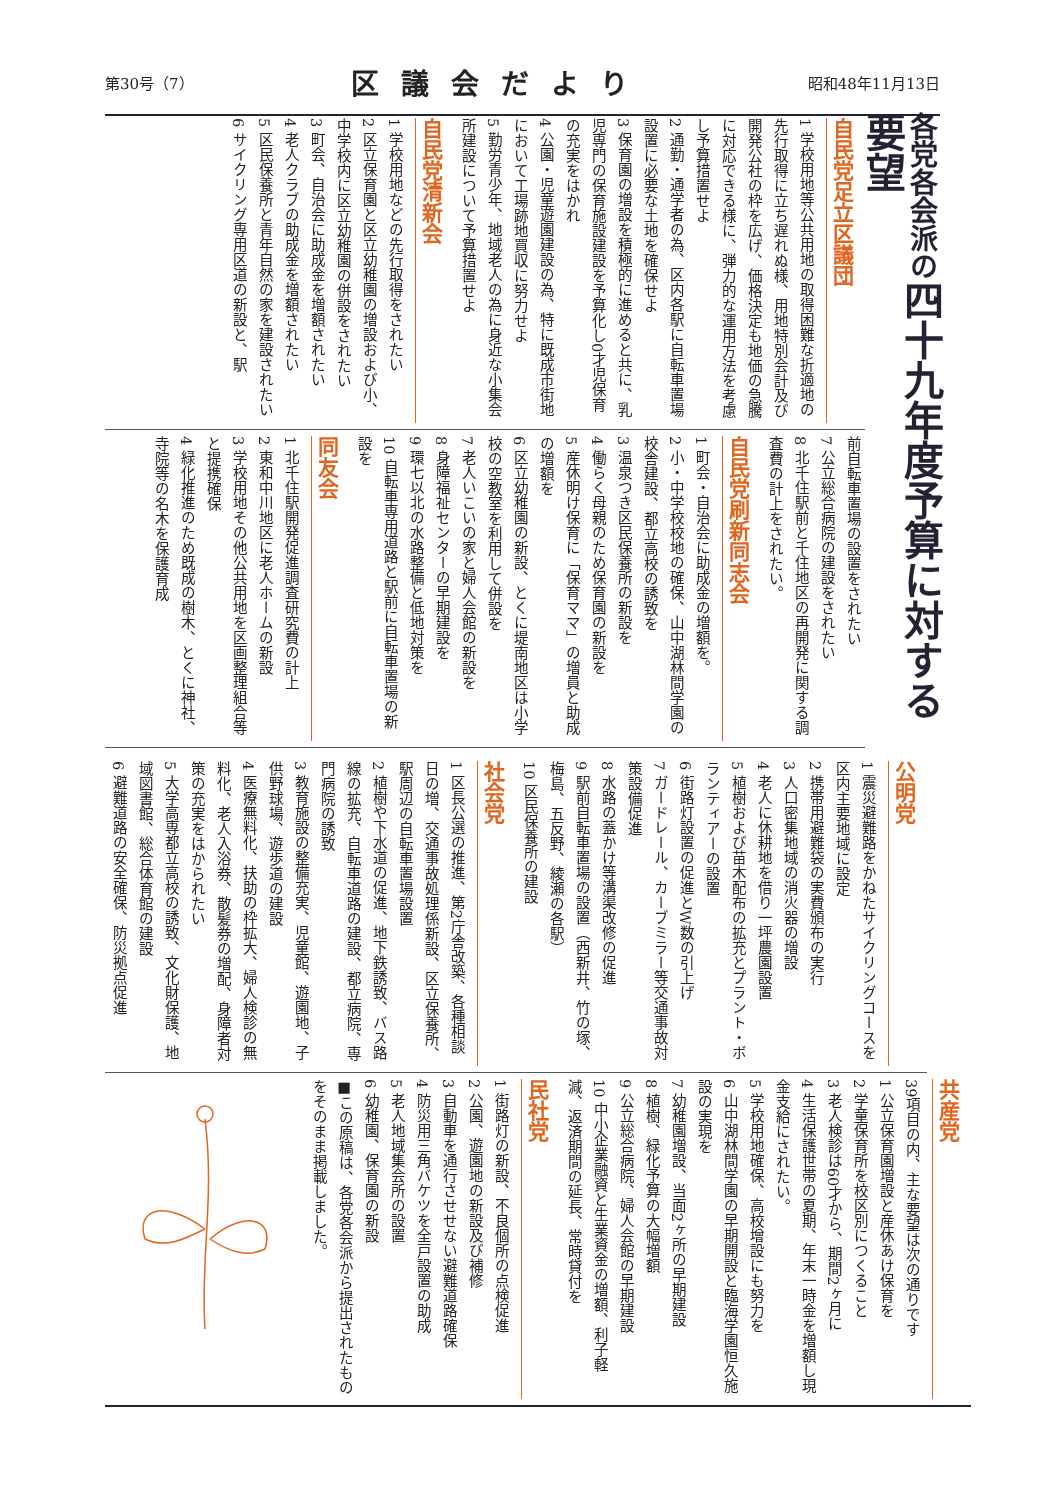第30号（7） 区議会だより 昭和48年11月13日
各党各会派の四十九年度予算に対する要望
自民党足立区議団
1 学校用地等公共用地の取得困難な折適地の先行取得に立ち遅れぬ様、用地特別会計及び開発公社の枠を広げ、価格決定も地価の急騰に対応できる様に、弾力的な運用方法を考慮し予算措置せよ
2 通勤・通学者の為、区内各駅に自転車置場設置に必要な土地を確保せよ
3 保育園の増設を積極的に進めると共に、乳児専門の保育施設建設を予算化し0才児保育の充実をはかれ
4 公園・児童遊園建設の為、特に既成市街地において工場跡地買収に努力せよ
5 勤労青少年、地域老人の為に身近な小集会所建設について予算措置せよ
自民党清新会
1 学校用地などの先行取得をされたい
2 区立保育園と区立幼稚園の増設および小、中学校内に区立幼稚園の併設をされたい
3 町会、自治会に助成金を増額されたい
4 老人クラブの助成金を増額されたい
5 区民保養所と青年自然の家を建設されたい
6 サイクリング専用区道の新設と、駅
前自転車置場の設置をされたい
7 公立総合病院の建設をされたい
8 北千住駅前と千住地区の再開発に関する調査費の計上をされたい。
自民党刷新同志会
1 町会・自治会に助成金の増額を。
2 小・中学校校地の確保、山中湖林間学園の校舎建設、都立高校の誘致を
3 温泉つき区民保養所の新設を
4 働らく母親のため保育園の新設を
5 産休明け保育に「保育ママ」の増員と助成の増額を
6 区立幼稚園の新設、とくに堤南地区は小学校の空教室を利用して併設を
7 老人いこいの家と婦人会館の新設を
8 身障福祉センターの早期建設を
9 環七以北の水路整備と低地対策を
10 自転車専用道路と駅前に自転車置場の新設を
同友会
1 北千住駅開発促進調査研究費の計上
2 東和中川地区に老人ホームの新設
3 学校用地その他公共用地を区画整理組合等と提携確保
4 緑化推進のため既成の樹木、とくに神社、寺院等の名木を保護育成
公明党
1 震災避難路をかねたサイクリングコースを区内主要地域に設定
2 携帯用避難袋の実費頒布の実行
3 人口密集地域の消火器の増設
4 老人に休耕地を借り一坪農園設置
5 植樹および苗木配布の拡充とプラント・ボランティアーの設置
6 街路灯設置の促進とW数の引上げ
7 ガードレール、カーブミラー等交通事故対策設備促進
8 水路の蓋かけ等溝渠改修の促進
9 駅前自転車置場の設置（西新井、竹の塚、梅島、五反野、綾瀬の各駅）
10 区民保養所の建設
社会党
1 区長公選の推進、第2庁舎改築、各種相談日の増、交通事故処理係新設、区立保養所、駅周辺の自転車置場設置
2 植樹や下水道の促進、地下鉄誘致、バス路線の拡充、自転車道路の建設、都立病院、専門病院の誘致
3 教育施設の整備充実、児童館、遊園地、子供野球場、遊歩道の建設
4 医療無料化、扶助の枠拡大、婦人検診の無料化、老人入浴券、散髪券の増配、身障者対策の充実をはかられたい
5 大学高専都立高校の誘致、文化財保護、地域図書館、総合体育館の建設
6 避難道路の安全確保、防災拠点促進
共産党
39項目の内、主な要望は次の通りです
1 公立保育園増設と産休あけ保育を
2 学童保育所を校区別につくること
3 老人検診は60才から、期間2ヶ月に
4 生活保護世帯の夏期、年末一時金を増額し現金支給にされたい。
5 学校用地確保、高校增設にも努力を
6 山中湖林間学園の早期開設と臨海学園恒久施設の実現を
7 幼稚園増設、当面2ヶ所の早期建設
8 植樹、緑化予算の大幅増額
9 公立総合病院、婦人会館の早期建設
10 中小企業融資と生業資金の増額、利子軽減、返済期間の延長、常時貸付を
民社党
1 街路灯の新設、不良個所の点検促進
2 公園、遊園地の新設及び補修
3 自動車を通行させせない避難道路確保
4 防災用三角バケツを全戸設置の助成
5 老人地域集会所の設置
6 幼稚園、保育園の新設
■この原稿は、各党各会派から提出されたものをそのまま掲載しました。